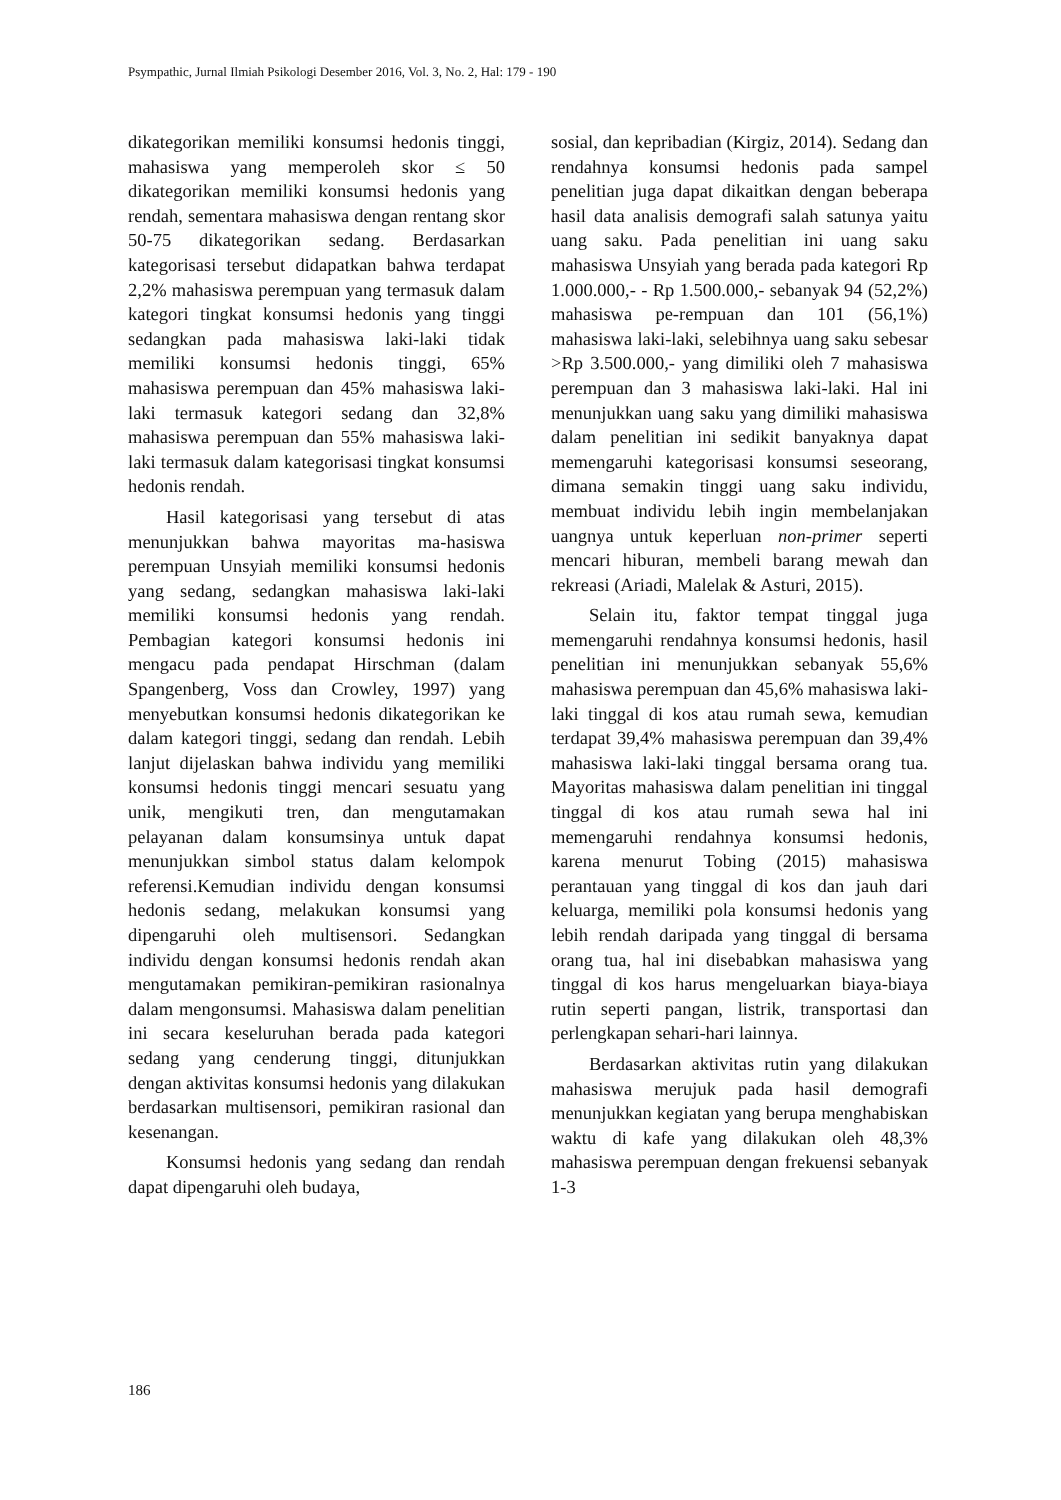Psympathic, Jurnal Ilmiah Psikologi Desember 2016, Vol. 3, No. 2, Hal: 179 - 190
dikategorikan memiliki konsumsi hedonis tinggi, mahasiswa yang memperoleh skor ≤ 50 dikategorikan memiliki konsumsi hedonis yang rendah, sementara mahasiswa dengan rentang skor 50-75 dikategorikan sedang. Berdasarkan kategorisasi tersebut didapatkan bahwa terdapat 2,2% mahasiswa perempuan yang termasuk dalam kategori tingkat konsumsi hedonis yang tinggi sedangkan pada mahasiswa laki-laki tidak memiliki konsumsi hedonis tinggi, 65% mahasiswa perempuan dan 45% mahasiswa laki-laki termasuk kategori sedang dan 32,8% mahasiswa perempuan dan 55% mahasiswa laki-laki termasuk dalam kategorisasi tingkat konsumsi hedonis rendah.
Hasil kategorisasi yang tersebut di atas menunjukkan bahwa mayoritas ma-hasiswa perempuan Unsyiah memiliki konsumsi hedonis yang sedang, sedangkan mahasiswa laki-laki memiliki konsumsi hedonis yang rendah. Pembagian kategori konsumsi hedonis ini mengacu pada pendapat Hirschman (dalam Spangenberg, Voss dan Crowley, 1997) yang menyebutkan konsumsi hedonis dikategorikan ke dalam kategori tinggi, sedang dan rendah. Lebih lanjut dijelaskan bahwa individu yang memiliki konsumsi hedonis tinggi mencari sesuatu yang unik, mengikuti tren, dan mengutamakan pelayanan dalam konsumsinya untuk dapat menunjukkan simbol status dalam kelompok referensi.Kemudian individu dengan konsumsi hedonis sedang, melakukan konsumsi yang dipengaruhi oleh multisensori. Sedangkan individu dengan konsumsi hedonis rendah akan mengutamakan pemikiran-pemikiran rasionalnya dalam mengonsumsi. Mahasiswa dalam penelitian ini secara keseluruhan berada pada kategori sedang yang cenderung tinggi, ditunjukkan dengan aktivitas konsumsi hedonis yang dilakukan berdasarkan multisensori, pemikiran rasional dan kesenangan.
Konsumsi hedonis yang sedang dan rendah dapat dipengaruhi oleh budaya,
sosial, dan kepribadian (Kirgiz, 2014). Sedang dan rendahnya konsumsi hedonis pada sampel penelitian juga dapat dikaitkan dengan beberapa hasil data analisis demografi salah satunya yaitu uang saku. Pada penelitian ini uang saku mahasiswa Unsyiah yang berada pada kategori Rp 1.000.000,- - Rp 1.500.000,- sebanyak 94 (52,2%) mahasiswa pe-rempuan dan 101 (56,1%) mahasiswa laki-laki, selebihnya uang saku sebesar >Rp 3.500.000,- yang dimiliki oleh 7 mahasiswa perempuan dan 3 mahasiswa laki-laki. Hal ini menunjukkan uang saku yang dimiliki mahasiswa dalam penelitian ini sedikit banyaknya dapat memengaruhi kategorisasi konsumsi seseorang, dimana semakin tinggi uang saku individu, membuat individu lebih ingin membelanjakan uangnya untuk keperluan non-primer seperti mencari hiburan, membeli barang mewah dan rekreasi (Ariadi, Malelak & Asturi, 2015).
Selain itu, faktor tempat tinggal juga memengaruhi rendahnya konsumsi hedonis, hasil penelitian ini menunjukkan sebanyak 55,6% mahasiswa perempuan dan 45,6% mahasiswa laki-laki tinggal di kos atau rumah sewa, kemudian terdapat 39,4% mahasiswa perempuan dan 39,4% mahasiswa laki-laki tinggal bersama orang tua. Mayoritas mahasiswa dalam penelitian ini tinggal tinggal di kos atau rumah sewa hal ini memengaruhi rendahnya konsumsi hedonis, karena menurut Tobing (2015) mahasiswa perantauan yang tinggal di kos dan jauh dari keluarga, memiliki pola konsumsi hedonis yang lebih rendah daripada yang tinggal di bersama orang tua, hal ini disebabkan mahasiswa yang tinggal di kos harus mengeluarkan biaya-biaya rutin seperti pangan, listrik, transportasi dan perlengkapan sehari-hari lainnya.
Berdasarkan aktivitas rutin yang dilakukan mahasiswa merujuk pada hasil demografi menunjukkan kegiatan yang berupa menghabiskan waktu di kafe yang dilakukan oleh 48,3% mahasiswa perempuan dengan frekuensi sebanyak 1-3
186